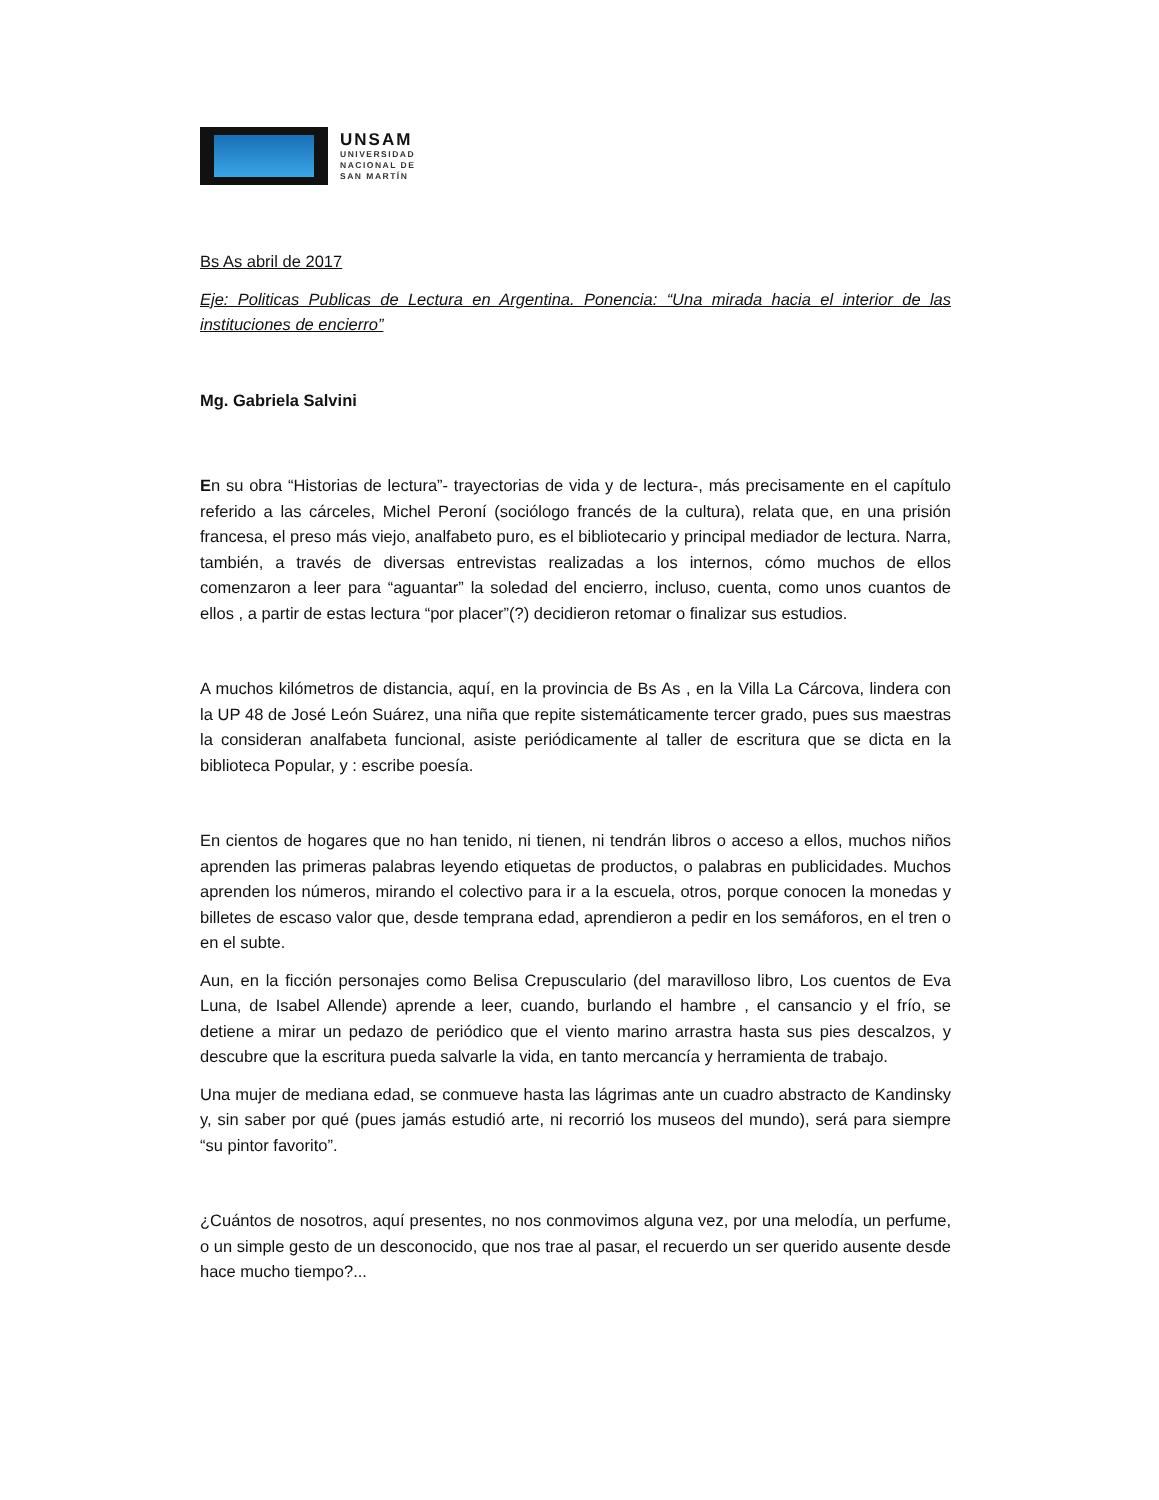UNSAM
UNIVERSIDAD
NACIONAL DE
SAN MARTÍN
Bs As abril de 2017
Eje: Politicas Publicas de Lectura en Argentina. Ponencia: “Una mirada hacia el interior de las instituciones de encierro”
Mg. Gabriela Salvini
En su obra “Historias de lectura”- trayectorias de vida y de lectura-, más precisamente en el capítulo referido a las cárceles, Michel Peroní (sociólogo francés de la cultura), relata que, en una prisión francesa, el preso más viejo, analfabeto puro, es el bibliotecario y principal mediador de lectura. Narra, también, a través de diversas entrevistas realizadas a los internos, cómo muchos de ellos comenzaron a leer para “aguantar” la soledad del encierro, incluso, cuenta, como unos cuantos de ellos , a partir de estas lectura “por placer”(?) decidieron retomar o finalizar sus estudios.
A muchos kilómetros de distancia, aquí, en la provincia de Bs As , en la Villa La Cárcova, lindera con la UP 48 de José León Suárez, una niña que repite sistemáticamente tercer grado, pues sus maestras la consideran analfabeta funcional, asiste periódicamente al taller de escritura que se dicta en la biblioteca Popular, y : escribe poesía.
En cientos de hogares que no han tenido, ni tienen, ni tendrán libros o acceso a ellos, muchos niños aprenden las primeras palabras leyendo etiquetas de productos, o palabras en publicidades. Muchos aprenden los números, mirando el colectivo para ir a la escuela, otros, porque conocen la monedas y billetes de escaso valor que, desde temprana edad, aprendieron a pedir en los semáforos, en el tren o en el subte.
Aun, en la ficción personajes como Belisa Crepusculario (del maravilloso libro, Los cuentos de Eva Luna, de Isabel Allende) aprende a leer, cuando, burlando el hambre , el cansancio y el frío, se detiene a mirar un pedazo de periódico que el viento marino arrastra hasta sus pies descalzos, y descubre que la escritura pueda salvarle la vida, en tanto mercancía y herramienta de trabajo.
Una mujer de mediana edad, se conmueve hasta las lágrimas ante un cuadro abstracto de Kandinsky y, sin saber por qué (pues jamás estudió arte, ni recorrió los museos del mundo), será para siempre “su pintor favorito”.
¿Cuántos de nosotros, aquí presentes, no nos conmovimos alguna vez, por una melodía, un perfume, o un simple gesto de un desconocido, que nos trae al pasar, el recuerdo un ser querido ausente desde hace mucho tiempo?...